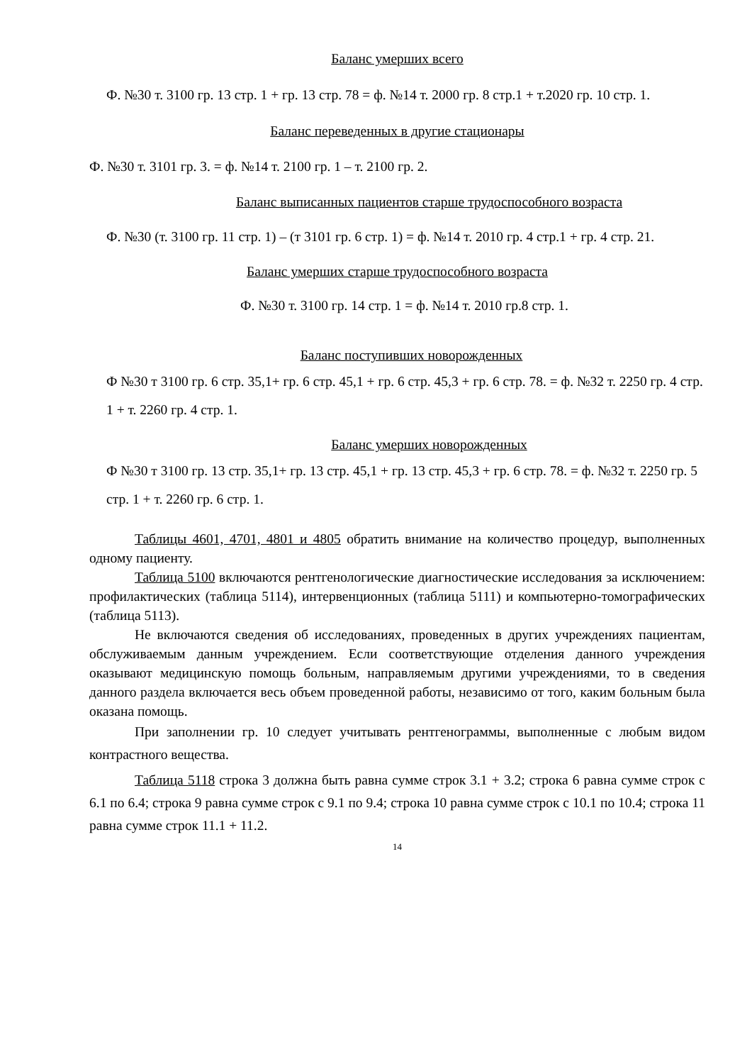Баланс умерших всего
Ф. №30 т. 3100 гр. 13 стр. 1 + гр. 13 стр. 78 = ф. №14 т. 2000 гр. 8 стр.1 + т.2020 гр. 10 стр. 1.
Баланс переведенных в другие стационары
Ф. №30 т. 3101 гр. 3. = ф. №14 т. 2100 гр. 1 – т. 2100 гр. 2.
Баланс выписанных пациентов старше трудоспособного возраста
Ф. №30 (т. 3100 гр. 11 стр. 1) – (т 3101 гр. 6 стр. 1) = ф. №14 т. 2010 гр. 4 стр.1 + гр. 4 стр. 21.
Баланс умерших старше трудоспособного возраста
Ф. №30 т. 3100 гр. 14 стр. 1 = ф. №14 т. 2010 гр.8 стр. 1.
Баланс поступивших новорожденных
Ф №30 т 3100 гр. 6 стр. 35,1+ гр. 6 стр. 45,1 + гр. 6 стр. 45,3 + гр. 6 стр. 78. = ф. №32 т. 2250 гр. 4 стр. 1 + т. 2260 гр. 4 стр. 1.
Баланс умерших новорожденных
Ф №30 т 3100 гр. 13 стр. 35,1+ гр. 13 стр. 45,1 + гр. 13 стр. 45,3 + гр. 6 стр. 78. = ф. №32 т. 2250 гр. 5 стр. 1 + т. 2260 гр. 6 стр. 1.
Таблицы 4601, 4701, 4801 и 4805 обратить внимание на количество процедур, выполненных одному пациенту.
Таблица 5100 включаются рентгенологические диагностические исследования за исключением: профилактических (таблица 5114), интервенционных (таблица 5111) и компьютерно-томографических (таблица 5113).
Не включаются сведения об исследованиях, проведенных в других учреждениях пациентам, обслуживаемым данным учреждением. Если соответствующие отделения данного учреждения оказывают медицинскую помощь больным, направляемым другими учреждениями, то в сведения данного раздела включается весь объем проведенной работы, независимо от того, каким больным была оказана помощь.
При заполнении гр. 10 следует учитывать рентгенограммы, выполненные с любым видом контрастного вещества.
Таблица 5118 строка 3 должна быть равна сумме строк 3.1 + 3.2; строка 6 равна сумме строк с 6.1 по 6.4; строка 9 равна сумме строк с 9.1 по 9.4; строка 10 равна сумме строк с 10.1 по 10.4; строка 11 равна сумме строк 11.1 + 11.2.
14